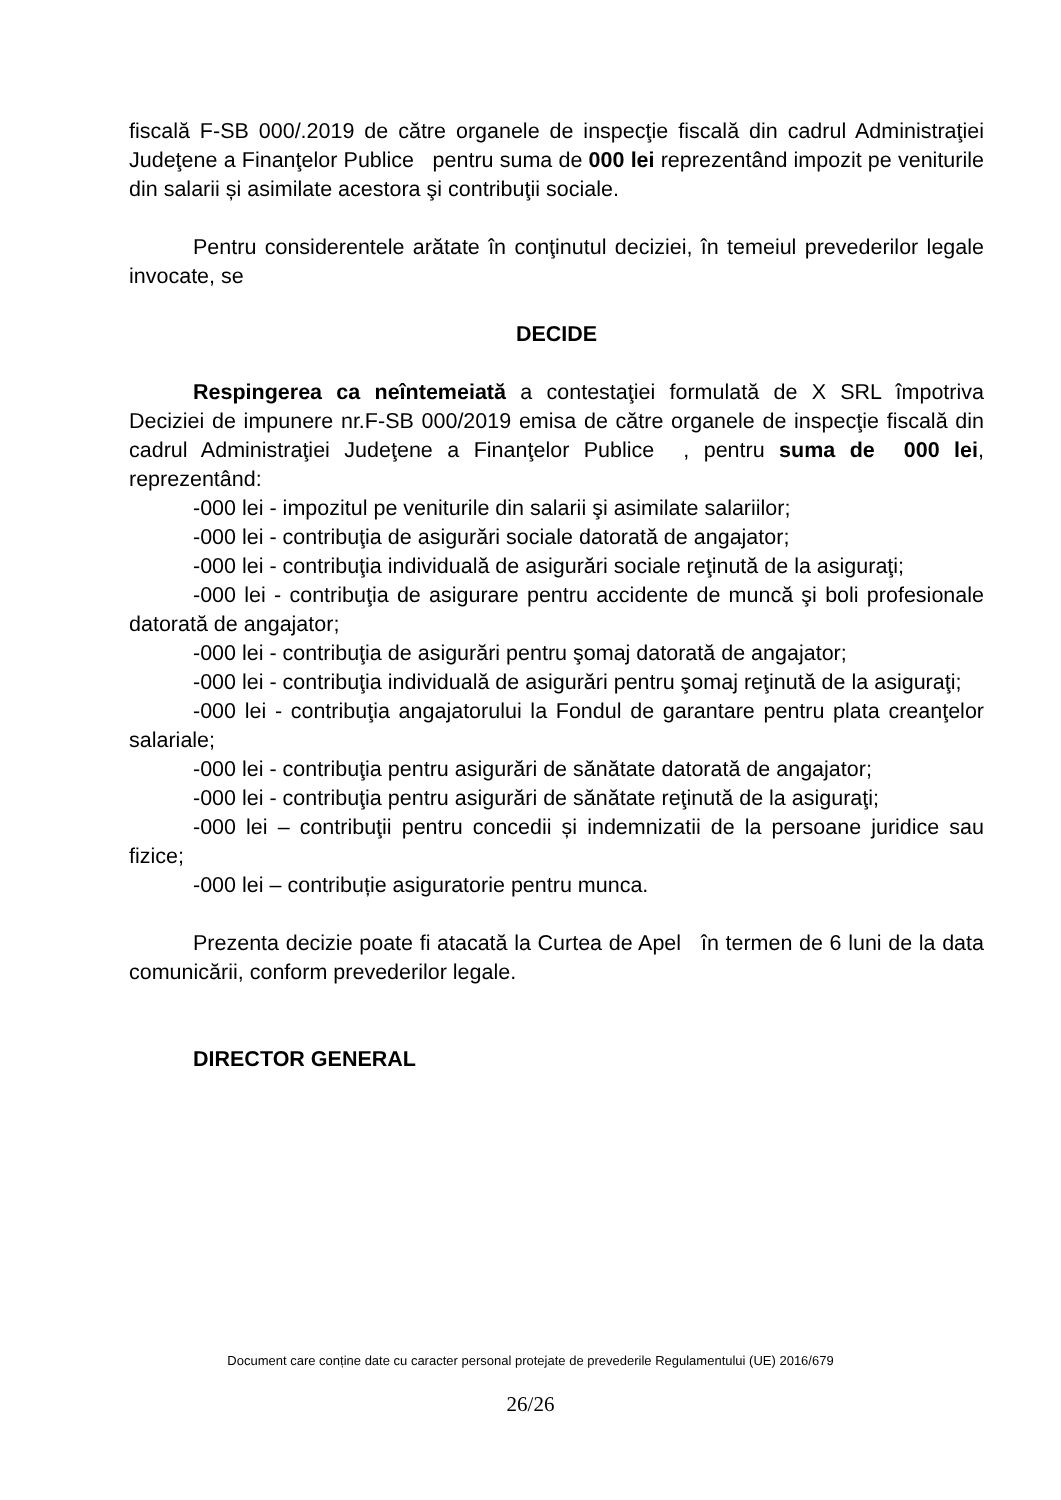fiscală F-SB 000/.2019 de către organele de inspecţie fiscală din cadrul Administraţiei Judeţene a Finanţelor Publice pentru suma de 000 lei reprezentând impozit pe veniturile din salarii și asimilate acestora şi contribuţii sociale.
Pentru considerentele arătate în conţinutul deciziei, în temeiul prevederilor legale invocate, se
DECIDE
Respingerea ca neîntemeiată a contestaţiei formulată de X SRL împotriva Deciziei de impunere nr.F-SB 000/2019 emisa de către organele de inspecţie fiscală din cadrul Administraţiei Judeţene a Finanţelor Publice , pentru suma de 000 lei, reprezentând:
-000 lei - impozitul pe veniturile din salarii şi asimilate salariilor;
-000 lei - contribuţia de asigurări sociale datorată de angajator;
-000 lei - contribuţia individuală de asigurări sociale reţinută de la asiguraţi;
-000 lei - contribuţia de asigurare pentru accidente de muncă şi boli profesionale datorată de angajator;
-000 lei - contribuţia de asigurări pentru şomaj datorată de angajator;
-000 lei - contribuţia individuală de asigurări pentru şomaj reţinută de la asiguraţi;
-000 lei - contribuţia angajatorului la Fondul de garantare pentru plata creanţelor salariale;
-000 lei - contribuţia pentru asigurări de sănătate datorată de angajator;
-000 lei - contribuţia pentru asigurări de sănătate reţinută de la asiguraţi;
-000 lei – contribuţii pentru concedii și indemnizatii de la persoane juridice sau fizice;
-000 lei – contribuție asiguratorie pentru munca.
Prezenta decizie poate fi atacată la Curtea de Apel în termen de 6 luni de la data comunicării, conform prevederilor legale.
DIRECTOR GENERAL
Document care conține date cu caracter personal protejate de prevederile Regulamentului (UE) 2016/679
26/26